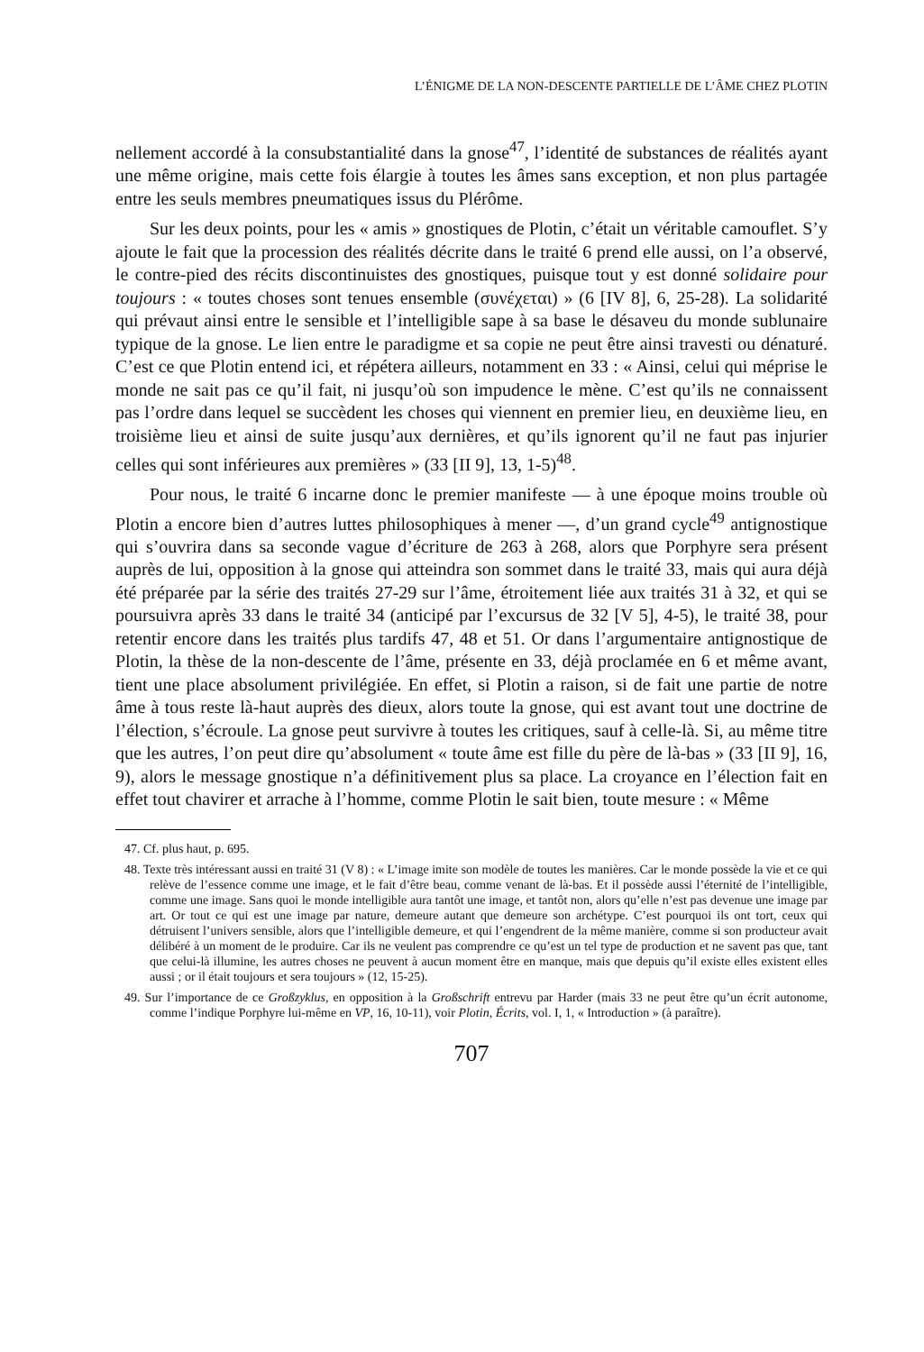L’ÉNIGME DE LA NON-DESCENTE PARTIELLE DE L’ÂME CHEZ PLOTIN
nellement accordé à la consubstantialité dans la gnose<sup>47</sup>, l’identité de substances de réalités ayant une même origine, mais cette fois élargie à toutes les âmes sans exception, et non plus partagée entre les seuls membres pneumatiques issus du Plérôme.
Sur les deux points, pour les « amis » gnostiques de Plotin, c’était un véritable camouflet. S’y ajoute le fait que la procession des réalités décrite dans le traité 6 prend elle aussi, on l’a observé, le contre-pied des récits discontinuistes des gnostiques, puisque tout y est donné solidaire pour toujours : « toutes choses sont tenues ensemble (συνέχεται) » (6 [IV 8], 6, 25-28). La solidarité qui prévaut ainsi entre le sensible et l’intelligible sape à sa base le désaveu du monde sublunaire typique de la gnose. Le lien entre le paradigme et sa copie ne peut être ainsi travesti ou dénaturé. C’est ce que Plotin entend ici, et répétera ailleurs, notamment en 33 : « Ainsi, celui qui méprise le monde ne sait pas ce qu’il fait, ni jusqu’où son impudence le mène. C’est qu’ils ne connaissent pas l’ordre dans lequel se succèdent les choses qui viennent en premier lieu, en deuxième lieu, en troisième lieu et ainsi de suite jusqu’aux dernières, et qu’ils ignorent qu’il ne faut pas injurier celles qui sont inférieures aux premières » (33 [II 9], 13, 1-5)<sup>48</sup>.
Pour nous, le traité 6 incarne donc le premier manifeste — à une époque moins trouble où Plotin a encore bien d’autres luttes philosophiques à mener —, d’un grand cycle<sup>49</sup> antignostique qui s’ouvrira dans sa seconde vague d’écriture de 263 à 268, alors que Porphyre sera présent auprès de lui, opposition à la gnose qui atteindra son sommet dans le traité 33, mais qui aura déjà été préparée par la série des traités 27-29 sur l’âme, étroitement liée aux traités 31 à 32, et qui se poursuivra après 33 dans le traité 34 (anticipé par l’excursus de 32 [V 5], 4-5), le traité 38, pour retentir encore dans les traités plus tardifs 47, 48 et 51. Or dans l’argumentaire antignostique de Plotin, la thèse de la non-descente de l’âme, présente en 33, déjà proclamée en 6 et même avant, tient une place absolument privilégiée. En effet, si Plotin a raison, si de fait une partie de notre âme à tous reste là-haut auprès des dieux, alors toute la gnose, qui est avant tout une doctrine de l’élection, s’écroule. La gnose peut survivre à toutes les critiques, sauf à celle-là. Si, au même titre que les autres, l’on peut dire qu’absolument « toute âme est fille du père de là-bas » (33 [II 9], 16, 9), alors le message gnostique n’a définitivement plus sa place. La croyance en l’élection fait en effet tout chavirer et arrache à l’homme, comme Plotin le sait bien, toute mesure : « Même
47. Cf. plus haut, p. 695.
48. Texte très intéressant aussi en traité 31 (V 8) : « L’image imite son modèle de toutes les manières. Car le monde possède la vie et ce qui relève de l’essence comme une image, et le fait d’être beau, comme venant de là-bas. Et il possède aussi l’éternité de l’intelligible, comme une image. Sans quoi le monde intelligible aura tantôt une image, et tantôt non, alors qu’elle n’est pas devenue une image par art. Or tout ce qui est une image par nature, demeure autant que demeure son archétype. C’est pourquoi ils ont tort, ceux qui détruisent l’univers sensible, alors que l’intelligible demeure, et qui l’engendrent de la même manière, comme si son producteur avait délibéré à un moment de le produire. Car ils ne veulent pas comprendre ce qu’est un tel type de production et ne savent pas que, tant que celui-là illumine, les autres choses ne peuvent à aucun moment être en manque, mais que depuis qu’il existe elles existent elles aussi ; or il était toujours et sera toujours » (12, 15-25).
49. Sur l’importance de ce Großzyklus, en opposition à la Großschrift entrevu par Harder (mais 33 ne peut être qu’un écrit autonome, comme l’indique Porphyre lui-même en VP, 16, 10-11), voir Plotin, Écrits, vol. I, 1, « Introduction » (à paraître).
707